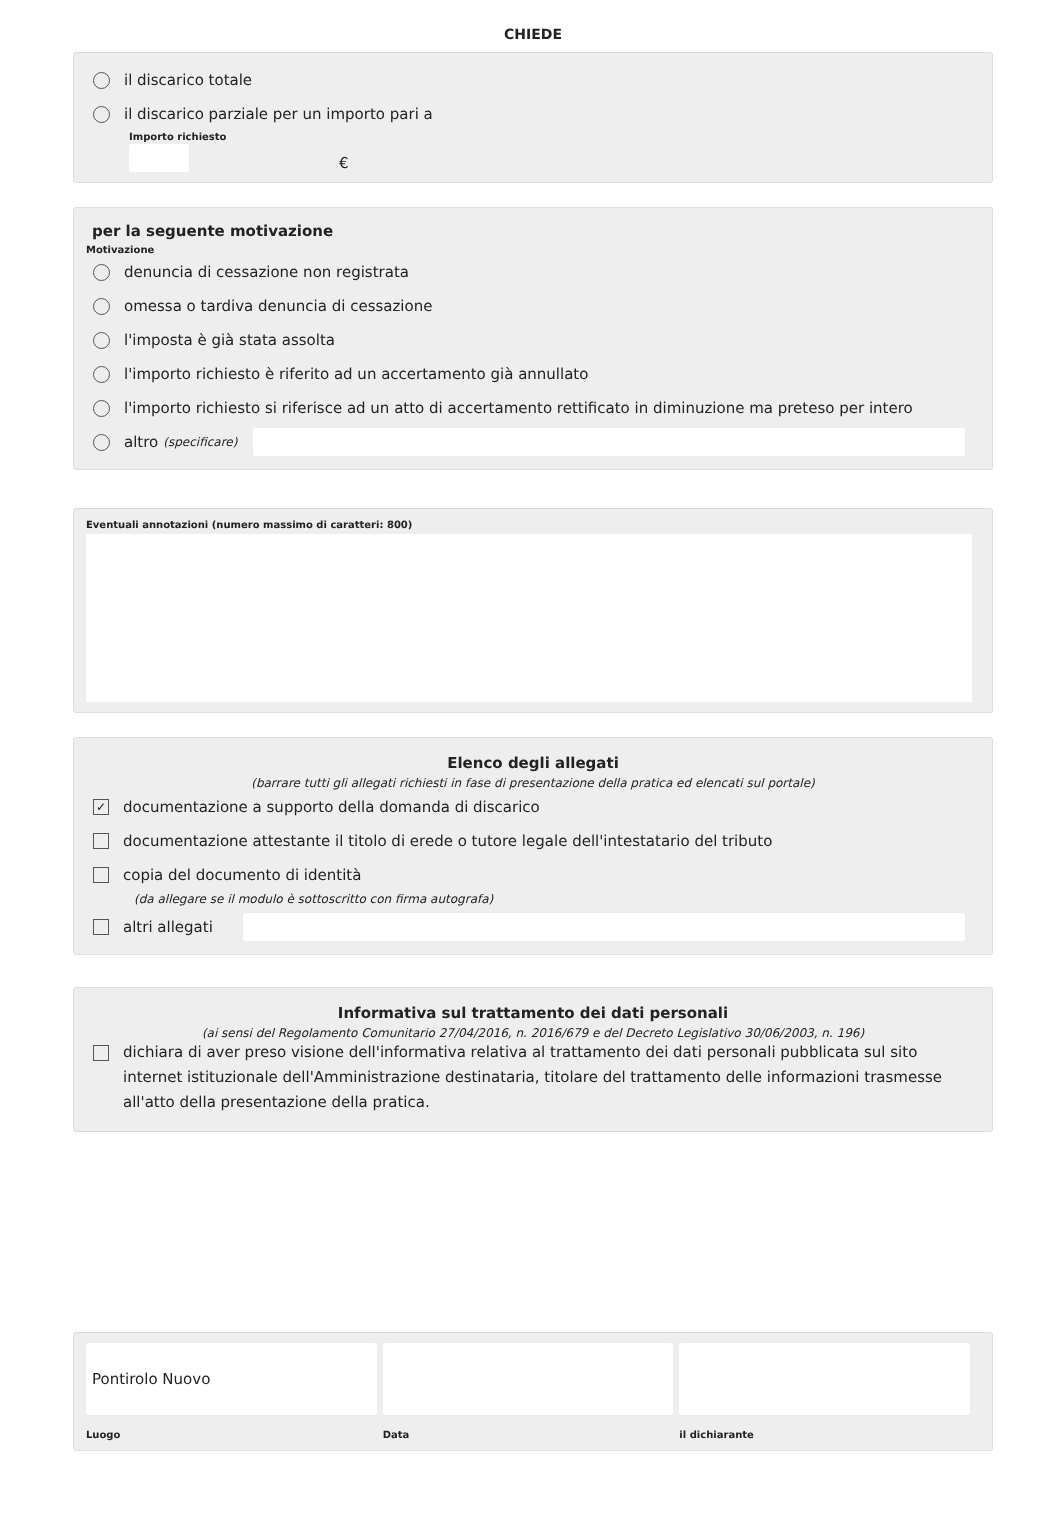CHIEDE
il discarico totale
il discarico parziale per un importo pari a
Importo richiesto
€
per la seguente motivazione
Motivazione
denuncia di cessazione non registrata
omessa o tardiva denuncia di cessazione
l'imposta è già stata assolta
l'importo richiesto è riferito ad un accertamento già annullato
l'importo richiesto si riferisce ad un atto di accertamento rettificato in diminuzione ma preteso per intero
altro (specificare)
Eventuali annotazioni (numero massimo di caratteri: 800)
Elenco degli allegati
(barrare tutti gli allegati richiesti in fase di presentazione della pratica ed elencati sul portale)
✓ documentazione a supporto della domanda di discarico
documentazione attestante il titolo di erede o tutore legale dell'intestatario del tributo
copia del documento di identità
(da allegare se il modulo è sottoscritto con firma autografa)
altri allegati
Informativa sul trattamento dei dati personali
(ai sensi del Regolamento Comunitario 27/04/2016, n. 2016/679 e del Decreto Legislativo 30/06/2003, n. 196)
dichiara di aver preso visione dell'informativa relativa al trattamento dei dati personali pubblicata sul sito internet istituzionale dell'Amministrazione destinataria, titolare del trattamento delle informazioni trasmesse all'atto della presentazione della pratica.
Pontirolo Nuovo
Luogo
Data il dichiarante